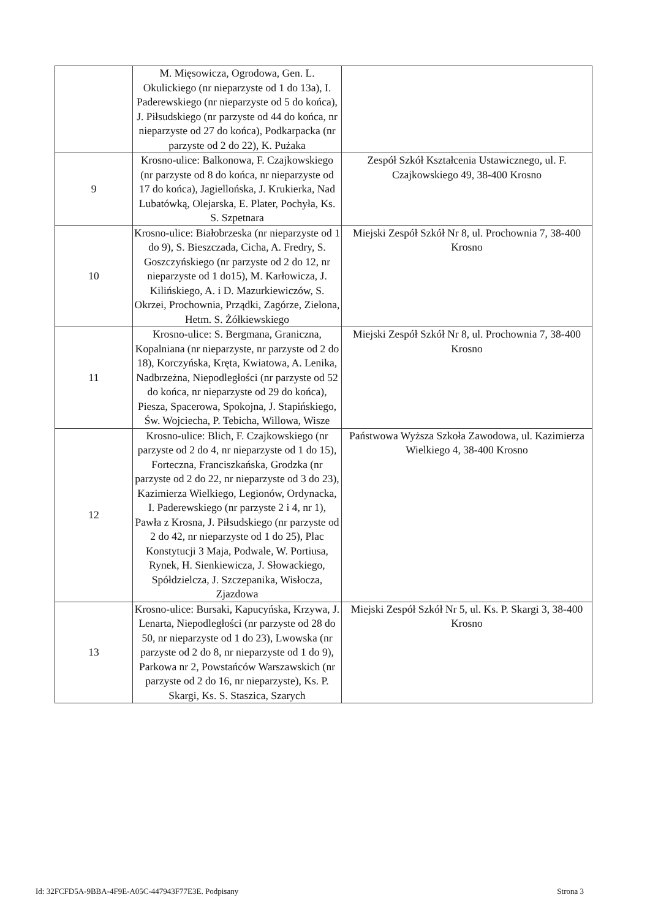| | M. Mięsowicza, Ogrodowa, Gen. L. Okulickiego (nr nieparzyste od 1 do 13a), I. Paderewskiego (nr nieparzyste od 5 do końca), J. Piłsudskiego (nr parzyste od 44 do końca, nr nieparzyste od 27 do końca), Podkarpacka (nr parzyste od 2 do 22), K. Pużaka | |
| 9 | Krosno-ulice: Balkonowa, F. Czajkowskiego (nr parzyste od 8 do końca, nr nieparzyste od 17 do końca), Jagiellońska, J. Krukierka, Nad Lubatówką, Olejarska, E. Plater, Pochyła, Ks. S. Szpetnara | Zespół Szkół Kształcenia Ustawicznego, ul. F. Czajkowskiego 49, 38-400 Krosno |
| 10 | Krosno-ulice: Białobrzeska (nr nieparzyste od 1 do 9), S. Bieszczada, Cicha, A. Fredry, S. Goszczyńskiego (nr parzyste od 2 do 12, nr nieparzyste od 1 do15), M. Karłowicza, J. Kilińskiego, A. i D. Mazurkiewiczów, S. Okrzei, Prochownia, Prządki, Zagórze, Zielona, Hetm. S. Żółkiewskiego | Miejski Zespół Szkół Nr 8, ul. Prochownia 7, 38-400 Krosno |
| 11 | Krosno-ulice: S. Bergmana, Graniczna, Kopalniana (nr nieparzyste, nr parzyste od 2 do 18), Korczyńska, Kręta, Kwiatowa, A. Lenika, Nadbrzeżna, Niepodległości (nr parzyste od 52 do końca, nr nieparzyste od 29 do końca), Piesza, Spacerowa, Spokojna, J. Stapińskiego, Św. Wojciecha, P. Tebicha, Willowa, Wisze | Miejski Zespół Szkół Nr 8, ul. Prochownia 7, 38-400 Krosno |
| 12 | Krosno-ulice: Blich, F. Czajkowskiego (nr parzyste od 2 do 4, nr nieparzyste od 1 do 15), Forteczna, Franciszkańska, Grodzka (nr parzyste od 2 do 22, nr nieparzyste od 3 do 23), Kazimierza Wielkiego, Legionów, Ordynacka, I. Paderewskiego (nr parzyste 2 i 4, nr 1), Pawła z Krosna, J. Piłsudskiego (nr parzyste od 2 do 42, nr nieparzyste od 1 do 25), Plac Konstytucji 3 Maja, Podwale, W. Portiusa, Rynek, H. Sienkiewicza, J. Słowackiego, Spółdzielcza, J. Szczepanika, Wisłocza, Zjazdowa | Państwowa Wyższa Szkoła Zawodowa, ul. Kazimierza Wielkiego 4, 38-400 Krosno |
| 13 | Krosno-ulice: Bursaki, Kapucyńska, Krzywa, J. Lenarta, Niepodległości (nr parzyste od 28 do 50, nr nieparzyste od 1 do 23), Lwowska (nr parzyste od 2 do 8, nr nieparzyste od 1 do 9), Parkowa nr 2, Powstańców Warszawskich (nr parzyste od 2 do 16, nr nieparzyste), Ks. P. Skargi, Ks. S. Staszica, Szarych | Miejski Zespół Szkół Nr 5, ul. Ks. P. Skargi 3, 38-400 Krosno |
Id: 32FCFD5A-9BBA-4F9E-A05C-447943F77E3E. Podpisany Strona 3